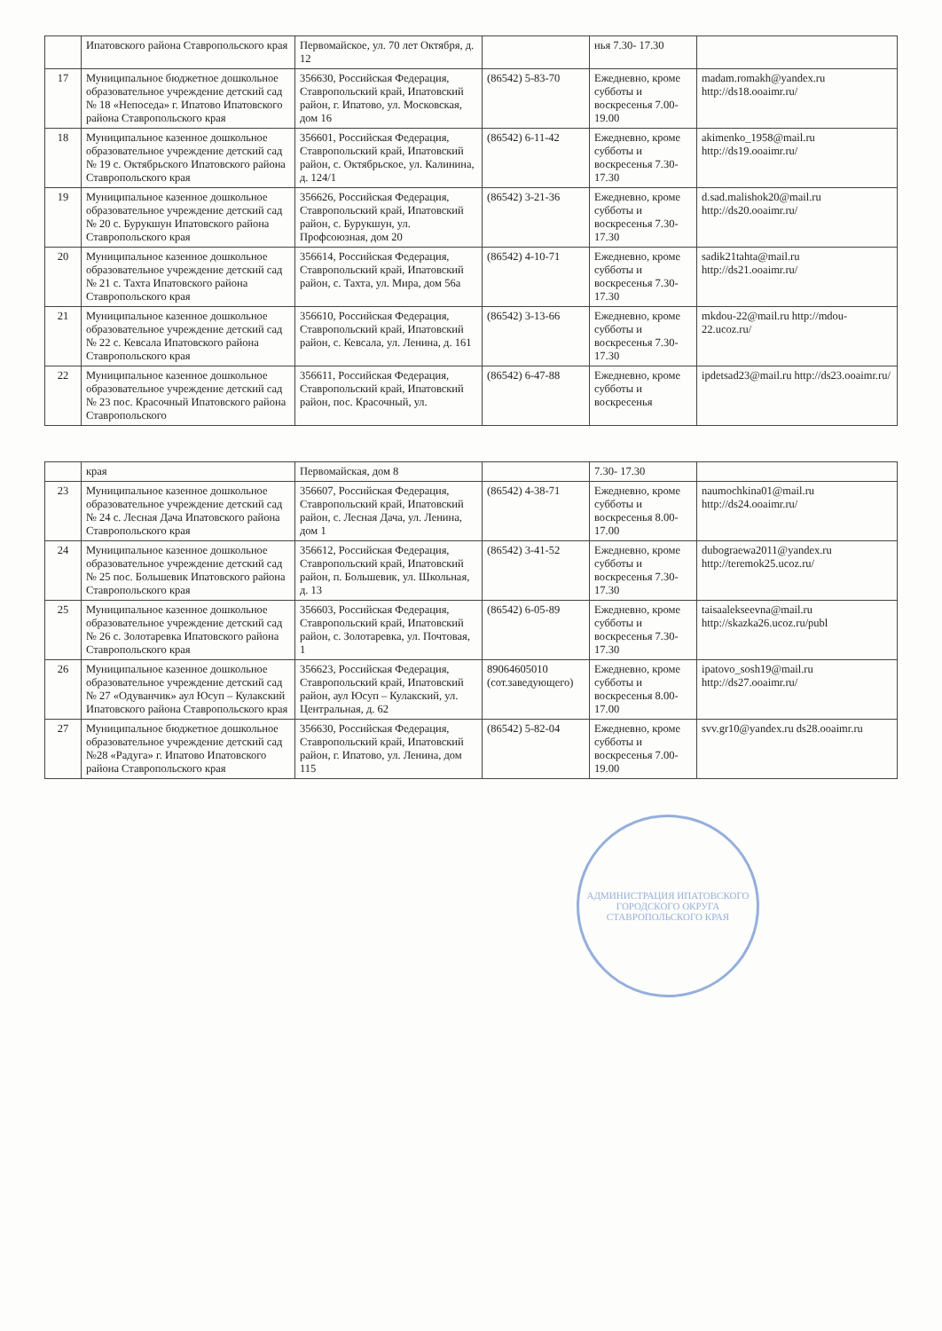| | Ипатовского района Ставропольского края | Первомайское, ул. 70 лет Октября, д. 12 | | нья 7.30- 17.30 | |
| 17 | Муниципальное бюджетное дошкольное образовательное учреждение детский сад № 18 «Непоседа» г. Ипатово Ипатовского района Ставропольского края | 356630, Российская Федерация, Ставропольский край, Ипатовский район, г. Ипатово, ул. Московская, дом 16 | (86542) 5-83-70 | Ежедневно, кроме субботы и воскресенья 7.00- 19.00 | madam.romakh@yandex.ru http://ds18.ooaimr.ru/ |
| 18 | Муниципальное казенное дошкольное образовательное учреждение детский сад № 19 с. Октябрьского Ипатовского района Ставропольского края | 356601, Российская Федерация, Ставропольский край, Ипатовский район, с. Октябрьское, ул. Калинина, д. 124/1 | (86542) 6-11-42 | Ежедневно, кроме субботы и воскресенья 7.30- 17.30 | akimenko_1958@mail.ru http://ds19.ooaimr.ru/ |
| 19 | Муниципальное казенное дошкольное образовательное учреждение детский сад № 20 с. Бурукшун Ипатовского района Ставропольского края | 356626, Российская Федерация, Ставропольский край, Ипатовский район, с. Бурукшун, ул. Профсоюзная, дом 20 | (86542) 3-21-36 | Ежедневно, кроме субботы и воскресенья 7.30- 17.30 | d.sad.malishok20@mail.ru http://ds20.ooaimr.ru/ |
| 20 | Муниципальное казенное дошкольное образовательное учреждение детский сад № 21 с. Тахта Ипатовского района Ставропольского края | 356614, Российская Федерация, Ставропольский край, Ипатовский район, с. Тахта, ул. Мира, дом 56а | (86542) 4-10-71 | Ежедневно, кроме субботы и воскресенья 7.30- 17.30 | sadik21tahta@mail.ru http://ds21.ooaimr.ru/ |
| 21 | Муниципальное казенное дошкольное образовательное учреждение детский сад № 22 с. Кевсала Ипатовского района Ставропольского края | 356610, Российская Федерация, Ставропольский край, Ипатовский район, с. Кевсала, ул. Ленина, д. 161 | (86542) 3-13-66 | Ежедневно, кроме субботы и воскресенья 7.30- 17.30 | mkdou-22@mail.ru http://mdou-22.ucoz.ru/ |
| 22 | Муниципальное казенное дошкольное образовательное учреждение детский сад № 23 пос. Красочный Ипатовского района Ставропольского | 356611, Российская Федерация, Ставропольский край, Ипатовский район, пос. Красочный, ул. | (86542) 6-47-88 | Ежедневно, кроме субботы и воскресенья | ipdetsad23@mail.ru http://ds23.ooaimr.ru/ |
| | края | Первомайская, дом 8 | | 7.30- 17.30 | |
| 23 | Муниципальное казенное дошкольное образовательное учреждение детский сад № 24 с. Лесная Дача Ипатовского района Ставропольского края | 356607, Российская Федерация, Ставропольский край, Ипатовский район, с. Лесная Дача, ул. Ленина, дом 1 | (86542) 4-38-71 | Ежедневно, кроме субботы и воскресенья 8.00- 17.00 | naumochkina01@mail.ru http://ds24.ooaimr.ru/ |
| 24 | Муниципальное казенное дошкольное образовательное учреждение детский сад № 25 пос. Большевик Ипатовского района Ставропольского края | 356612, Российская Федерация, Ставропольский край, Ипатовский район, п. Большевик, ул. Школьная, д. 13 | (86542) 3-41-52 | Ежедневно, кроме субботы и воскресенья 7.30- 17.30 | dubograewa2011@yandex.ru http://teremok25.ucoz.ru/ |
| 25 | Муниципальное казенное дошкольное образовательное учреждение детский сад № 26 с. Золотаревка Ипатовского района Ставропольского края | 356603, Российская Федерация, Ставропольский край, Ипатовский район, с. Золотаревка, ул. Почтовая, 1 | (86542) 6-05-89 | Ежедневно, кроме субботы и воскресенья 7.30- 17.30 | taisaalekseevna@mail.ru http://skazka26.ucoz.ru/publ |
| 26 | Муниципальное казенное дошкольное образовательное учреждение детский сад № 27 «Одуванчик» аул Юсуп – Кулакский Ипатовского района Ставропольского края | 356623, Российская Федерация, Ставропольский край, Ипатовский район, аул Юсуп – Кулакский, ул. Центральная, д. 62 | 89064605010 (сот.заведующего) | Ежедневно, кроме субботы и воскресенья 8.00- 17.00 | ipatovo_sosh19@mail.ru http://ds27.ooaimr.ru/ |
| 27 | Муниципальное бюджетное дошкольное образовательное учреждение детский сад №28 «Радуга» г. Ипатово Ипатовского района Ставропольского края | 356630, Российская Федерация, Ставропольский край, Ипатовский район, г. Ипатово, ул. Ленина, дом 115 | (86542) 5-82-04 | Ежедневно, кроме субботы и воскресенья 7.00- 19.00 | svv.gr10@yandex.ru ds28.ooaimr.ru |
АДМИНИСТРАЦИЯ ИПАТОВСКОГО ГОРОДСКОГО ОКРУГА СТАВРОПОЛЬСКОГО КРАЯ